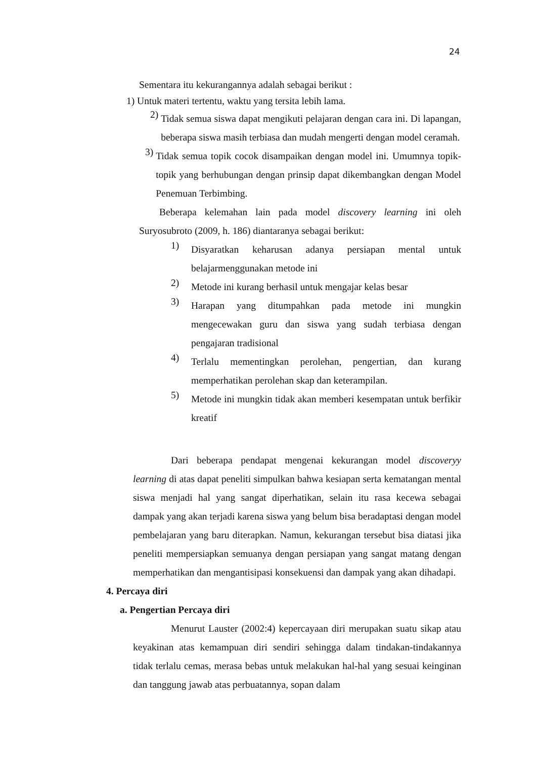24
Sementara itu kekurangannya adalah sebagai berikut :
1) Untuk materi tertentu, waktu yang tersita lebih lama.
2) Tidak semua siswa dapat mengikuti pelajaran dengan cara ini. Di lapangan, beberapa siswa masih terbiasa dan mudah mengerti dengan model ceramah.
3) Tidak semua topik cocok disampaikan dengan model ini. Umumnya topik-topik yang berhubungan dengan prinsip dapat dikembangkan dengan Model Penemuan Terbimbing.
Beberapa kelemahan lain pada model discovery learning ini oleh Suryosubroto (2009, h. 186) diantaranya sebagai berikut:
1) Disyaratkan keharusan adanya persiapan mental untuk belajarmenggunakan metode ini
2) Metode ini kurang berhasil untuk mengajar kelas besar
3) Harapan yang ditumpahkan pada metode ini mungkin mengecewakan guru dan siswa yang sudah terbiasa dengan pengajaran tradisional
4) Terlalu mementingkan perolehan, pengertian, dan kurang memperhatikan perolehan skap dan keterampilan.
5) Metode ini mungkin tidak akan memberi kesempatan untuk berfikir kreatif
Dari beberapa pendapat mengenai kekurangan model discoveryy learning di atas dapat peneliti simpulkan bahwa kesiapan serta kematangan mental siswa menjadi hal yang sangat diperhatikan, selain itu rasa kecewa sebagai dampak yang akan terjadi karena siswa yang belum bisa beradaptasi dengan model pembelajaran yang baru diterapkan. Namun, kekurangan tersebut bisa diatasi jika peneliti mempersiapkan semuanya dengan persiapan yang sangat matang dengan memperhatikan dan mengantisipasi konsekuensi dan dampak yang akan dihadapi.
4. Percaya diri
a. Pengertian Percaya diri
Menurut Lauster (2002:4) kepercayaan diri merupakan suatu sikap atau keyakinan atas kemampuan diri sendiri sehingga dalam tindakan-tindakannya tidak terlalu cemas, merasa bebas untuk melakukan hal-hal yang sesuai keinginan dan tanggung jawab atas perbuatannya, sopan dalam